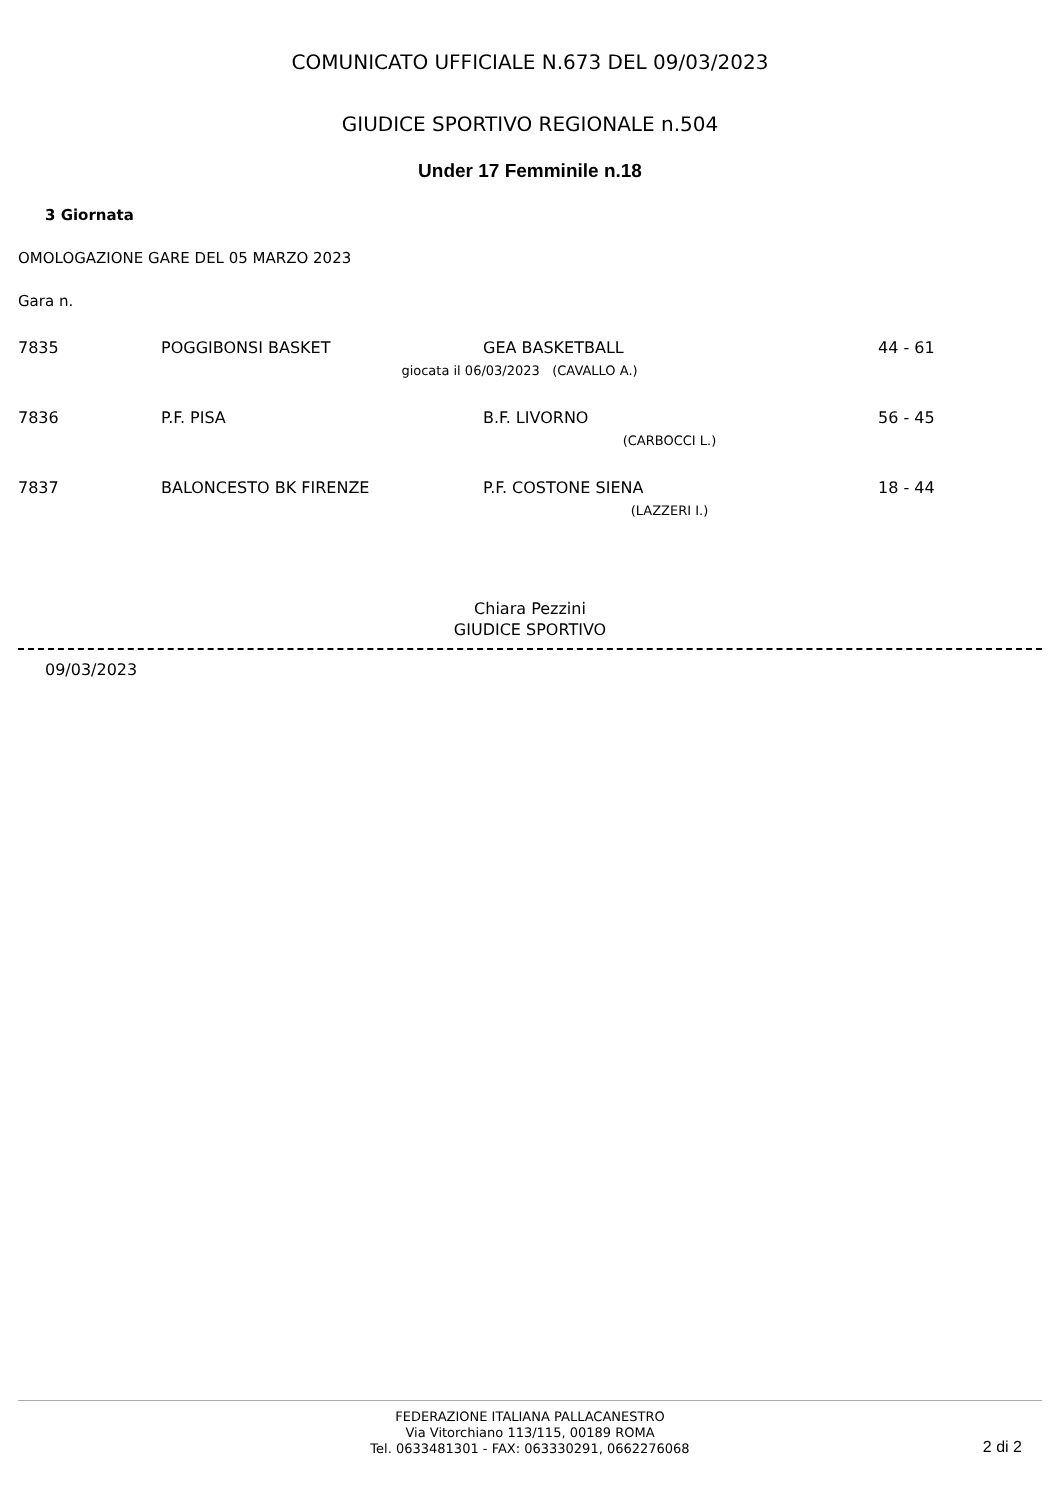COMUNICATO UFFICIALE N.673 DEL 09/03/2023
GIUDICE SPORTIVO REGIONALE n.504
Under 17 Femminile n.18
3 Giornata
OMOLOGAZIONE GARE DEL 05 MARZO 2023
Gara n.
| 7835 | POGGIBONSI BASKET | GEA BASKETBALL | 44 - 61 |
| | giocata il 06/03/2023 (CAVALLO A.) | | |
| 7836 | P.F. PISA | B.F. LIVORNO | 56 - 45 |
| | (CARBOCCI L.) | | |
| 7837 | BALONCESTO BK FIRENZE | P.F. COSTONE SIENA | 18 - 44 |
| | (LAZZERI I.) | | |
Chiara Pezzini
GIUDICE SPORTIVO
09/03/2023
FEDERAZIONE ITALIANA PALLACANESTRO
Via Vitorchiano 113/115, 00189 ROMA
Tel. 0633481301 - FAX: 063330291, 0662276068
2 di 2